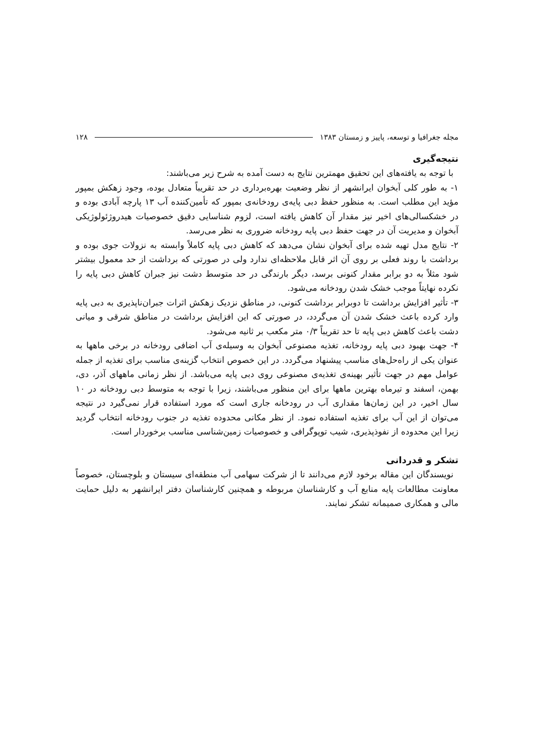مجله جغرافیا و توسعه، پاییز و زمستان ۱۳۸۳ ۱۲۸
نتیجه‌گیری
با توجه به یافته‌های این تحقیق مهمترین نتایج به دست آمده به شرح زیر می‌باشند:
۱- به طور کلی آبخوان ایرانشهر از نظر وضعیت بهره‌برداری در حد تقریباً متعادل بوده، وجود زهکش بمپور مؤید این مطلب است. به منظور حفظ دبی پایه‌ی رودخانه‌ی بمپور که تأمین‌کننده آب ۱۳ پارچه آبادی بوده و در خشکسالی‌های اخیر نیز مقدار آن کاهش یافته است، لزوم شناسایی دقیق خصوصیات هیدروژئولوژیکی آبخوان و مدیریت آن در جهت حفظ دبی پایه رودخانه ضروری به نظر می‌رسد.
۲- نتایج مدل تهیه شده برای آبخوان نشان می‌دهد که کاهش دبی پایه کاملاً وابسته به نزولات جوی بوده و برداشت با روند فعلی بر روی آن اثر قابل ملاحظه‌ای ندارد ولی در صورتی که برداشت از حد معمول بیشتر شود مثلاً به دو برابر مقدار کنونی برسد، دیگر بارندگی در حد متوسط دشت نیز جبران کاهش دبی پایه را نکرده نهایتاً موجب خشک شدن رودخانه می‌شود.
۳- تأثیر افزایش برداشت تا دوبرابر برداشت کنونی، در مناطق نزدیک زهکش اثرات جبران‌ناپذیری به دبی پایه وارد کرده باعث خشک شدن آن می‌گردد، در صورتی که این افزایش برداشت در مناطق شرقی و میانی دشت باعث کاهش دبی پایه تا حد تقریباً ۰/۳ متر مکعب بر ثانیه می‌شود.
۴- جهت بهبود دبی پایه رودخانه، تغذیه مصنوعی آبخوان به وسیله‌ی آب اضافی رودخانه در برخی ماهها به عنوان یکی از راه‌حل‌های مناسب پیشنهاد می‌گردد. در این خصوص انتخاب گزینه‌ی مناسب برای تغذیه از جمله عوامل مهم در جهت تأثیر بهینه‌ی تغذیه‌ی مصنوعی روی دبی پایه می‌باشد. از نظر زمانی ماههای آذر، دی، بهمن، اسفند و تیرماه بهترین ماهها برای این منظور می‌باشند، زیرا با توجه به متوسط دبی رودخانه در ۱۰ سال اخیر، در این زمان‌ها مقداری آب در رودخانه جاری است که مورد استفاده قرار نمی‌گیرد در نتیجه می‌توان از این آب برای تغذیه استفاده نمود. از نظر مکانی محدوده تغذیه در جنوب رودخانه انتخاب گردید زیرا این محدوده از نفوذپذیری، شیب توپوگرافی و خصوصیات زمین‌شناسی مناسب برخوردار است.
تشکر و قدردانی
نویسندگان این مقاله برخود لازم می‌دانند تا از شرکت سهامی آب منطقه‌ای سیستان و بلوچستان، خصوصاً معاونت مطالعات پایه منابع آب و کارشناسان مربوطه و همچنین کارشناسان دفتر ایرانشهر به دلیل حمایت مالی و همکاری صمیمانه تشکر نمایند.